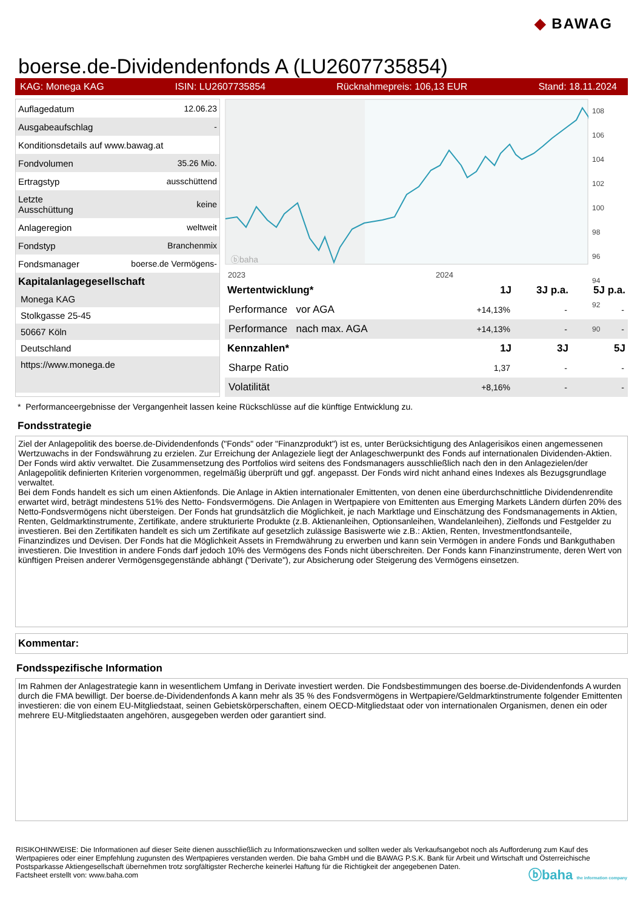◆ BAWAG
boerse.de-Dividendenfonds A (LU2607735854)
KAG: Monega KAG ISIN: LU2607735854 Rücknahmepreis: 106,13 EUR Stand: 18.11.2024
| Auflagedatum | 12.06.23 |
| Ausgabeaufschlag | - |
| Konditionsdetails auf www.bawag.at | |
| Fondvolumen | 35.26 Mio. |
| Ertragstyp | ausschüttend |
| Letzte Ausschüttung | keine |
| Anlageregion | weltweit |
| Fondstyp | Branchenmix |
| Fondsmanager | boerse.de Vermögens- |
Kapitalanlagegesellschaft
Monega KAG
Stolkgasse 25-45
50667 Köln
Deutschland
https://www.monega.de
ⓑbaha
2023
2024
108
106
104
102
100
98
96
94
92
90
| Wertentwicklung* | 1J | 3J p.a. | 5J p.a. |
| --- | --- | --- | --- |
| Performance vor AGA | +14,13% | - | - |
| Performance nach max. AGA | +14,13% | - | - |
| Kennzahlen* | 1J | 3J | 5J |
| Sharpe Ratio | 1,37 | - | - |
| Volatilität | +8,16% | - | - |
* Performanceergebnisse der Vergangenheit lassen keine Rückschlüsse auf die künftige Entwicklung zu.
Fondsstrategie
Ziel der Anlagepolitik des boerse.de-Dividendenfonds ("Fonds" oder "Finanzprodukt") ist es, unter Berücksichtigung des Anlagerisikos einen angemessenen Wertzuwachs in der Fondswährung zu erzielen. Zur Erreichung der Anlageziele liegt der Anlageschwerpunkt des Fonds auf internationalen Dividenden-Aktien. Der Fonds wird aktiv verwaltet. Die Zusammensetzung des Portfolios wird seitens des Fondsmanagers ausschließlich nach den in den Anlagezielen/der Anlagepolitik definierten Kriterien vorgenommen, regelmäßig überprüft und ggf. angepasst. Der Fonds wird nicht anhand eines Indexes als Bezugsgrundlage verwaltet.
Bei dem Fonds handelt es sich um einen Aktienfonds. Die Anlage in Aktien internationaler Emittenten, von denen eine überdurchschnittliche Dividendenrendite erwartet wird, beträgt mindestens 51% des Netto- Fondsvermögens. Die Anlagen in Wertpapiere von Emittenten aus Emerging Markets Ländern dürfen 20% des Netto-Fondsvermögens nicht übersteigen. Der Fonds hat grundsätzlich die Möglichkeit, je nach Marktlage und Einschätzung des Fondsmanagements in Aktien, Renten, Geldmarktinstrumente, Zertifikate, andere strukturierte Produkte (z.B. Aktienanleihen, Optionsanleihen, Wandelanleihen), Zielfonds und Festgelder zu investieren. Bei den Zertifikaten handelt es sich um Zertifikate auf gesetzlich zulässige Basiswerte wie z.B.: Aktien, Renten, Investmentfondsanteile, Finanzindizes und Devisen. Der Fonds hat die Möglichkeit Assets in Fremdwährung zu erwerben und kann sein Vermögen in andere Fonds und Bankguthaben investieren. Die Investition in andere Fonds darf jedoch 10% des Vermögens des Fonds nicht überschreiten. Der Fonds kann Finanzinstrumente, deren Wert von künftigen Preisen anderer Vermögensgegenstände abhängt ("Derivate"), zur Absicherung oder Steigerung des Vermögens einsetzen.
Kommentar:
Fondsspezifische Information
Im Rahmen der Anlagestrategie kann in wesentlichem Umfang in Derivate investiert werden. Die Fondsbestimmungen des boerse.de-Dividendenfonds A wurden durch die FMA bewilligt. Der boerse.de-Dividendenfonds A kann mehr als 35 % des Fondsvermögens in Wertpapiere/Geldmarktinstrumente folgender Emittenten investieren: die von einem EU-Mitgliedstaat, seinen Gebietskörperschaften, einem OECD-Mitgliedstaat oder von internationalen Organismen, denen ein oder mehrere EU-Mitgliedstaaten angehören, ausgegeben werden oder garantiert sind.
RISIKOHINWEISE: Die Informationen auf dieser Seite dienen ausschließlich zu Informationszwecken und sollten weder als Verkaufsangebot noch als Aufforderung zum Kauf des Wertpapieres oder einer Empfehlung zugunsten des Wertpapieres verstanden werden. Die baha GmbH und die BAWAG P.S.K. Bank für Arbeit und Wirtschaft und Österreichische Postsparkasse Aktiengesellschaft übernehmen trotz sorgfältigster Recherche keinerlei Haftung für die Richtigkeit der angegebenen Daten.
Factsheet erstellt von: www.baha.com ⓑbaha the information company